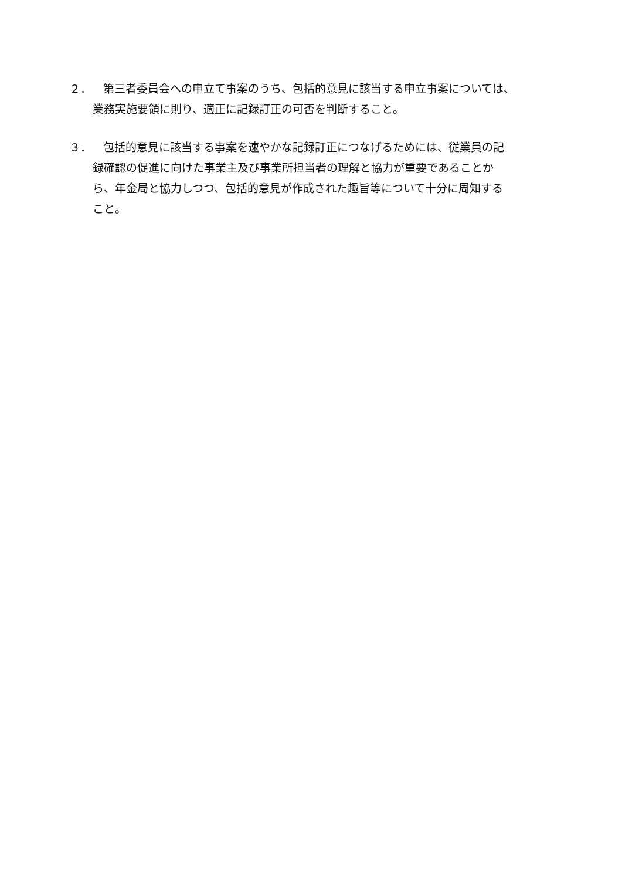２． 第三者委員会への申立て事案のうち、包括的意見に該当する申立事案については、
業務実施要領に則り、適正に記録訂正の可否を判断すること。
３． 包括的意見に該当する事案を速やかな記録訂正につなげるためには、従業員の記
録確認の促進に向けた事業主及び事業所担当者の理解と協力が重要であることか
ら、年金局と協力しつつ、包括的意見が作成された趣旨等について十分に周知する
こと。